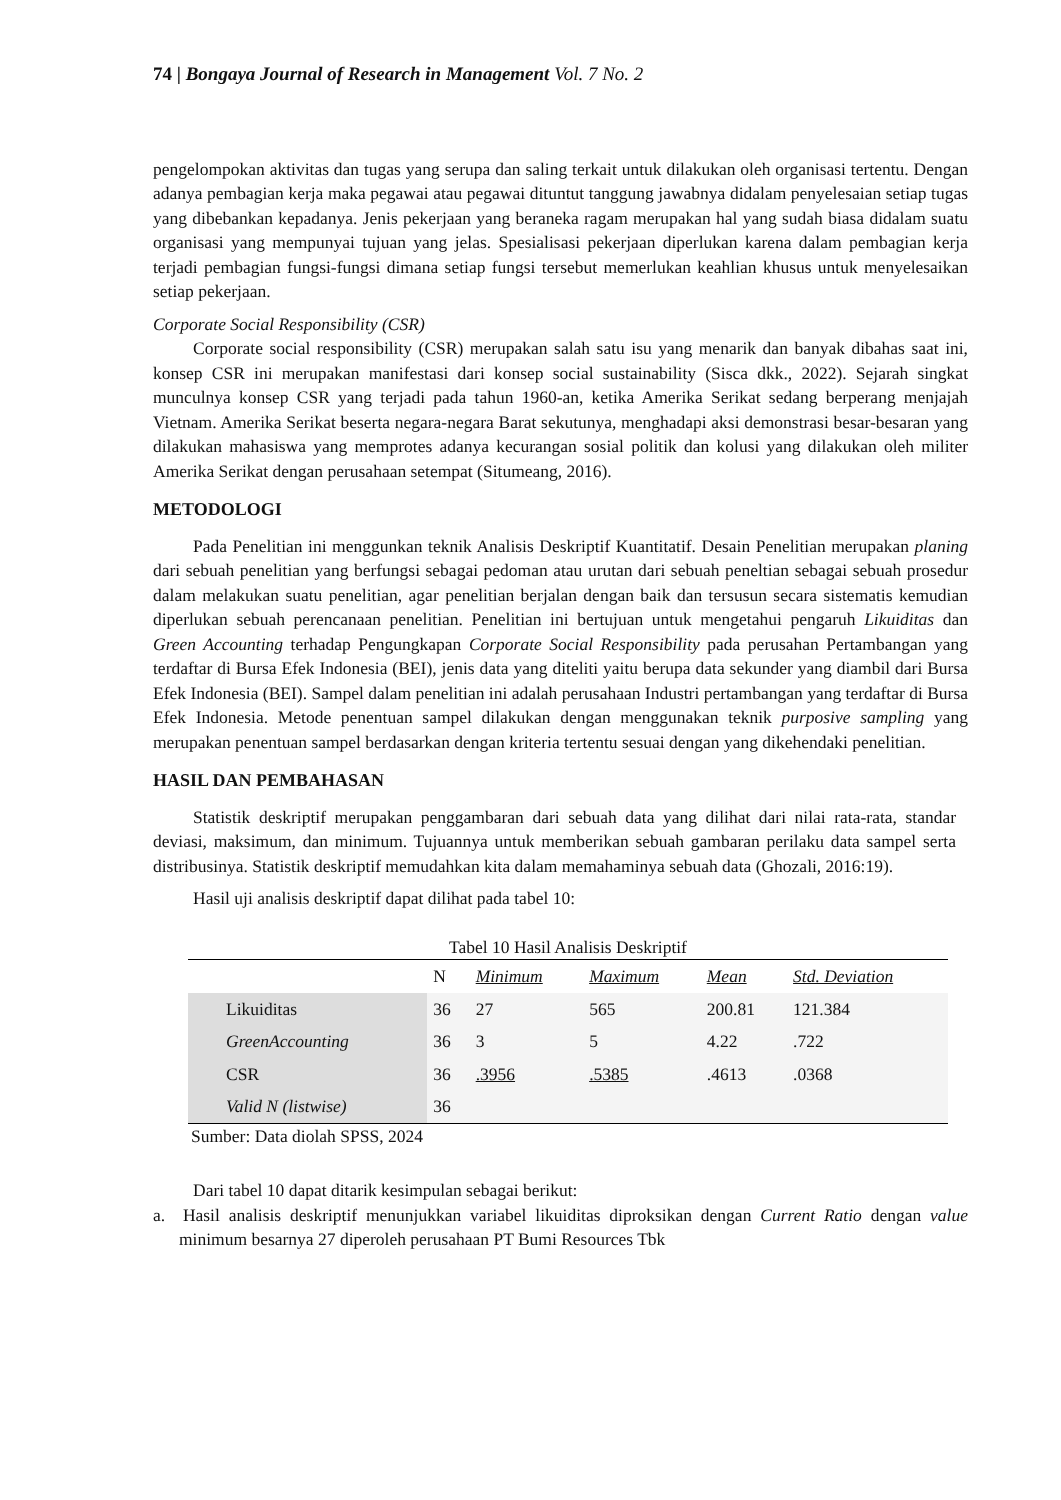74 | Bongaya Journal of Research in Management Vol. 7 No. 2
pengelompokan aktivitas dan tugas yang serupa dan saling terkait untuk dilakukan oleh organisasi tertentu. Dengan adanya pembagian kerja maka pegawai atau pegawai dituntut tanggung jawabnya didalam penyelesaian setiap tugas yang dibebankan kepadanya. Jenis pekerjaan yang beraneka ragam merupakan hal yang sudah biasa didalam suatu organisasi yang mempunyai tujuan yang jelas. Spesialisasi pekerjaan diperlukan karena dalam pembagian kerja terjadi pembagian fungsi-fungsi dimana setiap fungsi tersebut memerlukan keahlian khusus untuk menyelesaikan setiap pekerjaan.
Corporate Social Responsibility (CSR)
Corporate social responsibility (CSR) merupakan salah satu isu yang menarik dan banyak dibahas saat ini, konsep CSR ini merupakan manifestasi dari konsep social sustainability (Sisca dkk., 2022). Sejarah singkat munculnya konsep CSR yang terjadi pada tahun 1960-an, ketika Amerika Serikat sedang berperang menjajah Vietnam. Amerika Serikat beserta negara-negara Barat sekutunya, menghadapi aksi demonstrasi besar-besaran yang dilakukan mahasiswa yang memprotes adanya kecurangan sosial politik dan kolusi yang dilakukan oleh militer Amerika Serikat dengan perusahaan setempat (Situmeang, 2016).
METODOLOGI
Pada Penelitian ini menggunkan teknik Analisis Deskriptif Kuantitatif. Desain Penelitian merupakan planing dari sebuah penelitian yang berfungsi sebagai pedoman atau urutan dari sebuah peneltian sebagai sebuah prosedur dalam melakukan suatu penelitian, agar penelitian berjalan dengan baik dan tersusun secara sistematis kemudian diperlukan sebuah perencanaan penelitian. Penelitian ini bertujuan untuk mengetahui pengaruh Likuiditas dan Green Accounting terhadap Pengungkapan Corporate Social Responsibility pada perusahan Pertambangan yang terdaftar di Bursa Efek Indonesia (BEI), jenis data yang diteliti yaitu berupa data sekunder yang diambil dari Bursa Efek Indonesia (BEI). Sampel dalam penelitian ini adalah perusahaan Industri pertambangan yang terdaftar di Bursa Efek Indonesia. Metode penentuan sampel dilakukan dengan menggunakan teknik purposive sampling yang merupakan penentuan sampel berdasarkan dengan kriteria tertentu sesuai dengan yang dikehendaki penelitian.
HASIL DAN PEMBAHASAN
Statistik deskriptif merupakan penggambaran dari sebuah data yang dilihat dari nilai rata-rata, standar deviasi, maksimum, dan minimum. Tujuannya untuk memberikan sebuah gambaran perilaku data sampel serta distribusinya. Statistik deskriptif memudahkan kita dalam memahaminya sebuah data (Ghozali, 2016:19).
Hasil uji analisis deskriptif dapat dilihat pada tabel 10:
Tabel 10 Hasil Analisis Deskriptif
| | N | Minimum | Maximum | Mean | Std. Deviation |
| --- | --- | --- | --- | --- | --- |
| Likuiditas | 36 | 27 | 565 | 200.81 | 121.384 |
| GreenAccounting | 36 | 3 | 5 | 4.22 | .722 |
| CSR | 36 | .3956 | .5385 | .4613 | .0368 |
| Valid N (listwise) | 36 | | | | |
Sumber: Data diolah SPSS, 2024
Dari tabel 10 dapat ditarik kesimpulan sebagai berikut:
a. Hasil analisis deskriptif menunjukkan variabel likuiditas diproksikan dengan Current Ratio dengan value minimum besarnya 27 diperoleh perusahaan PT Bumi Resources Tbk